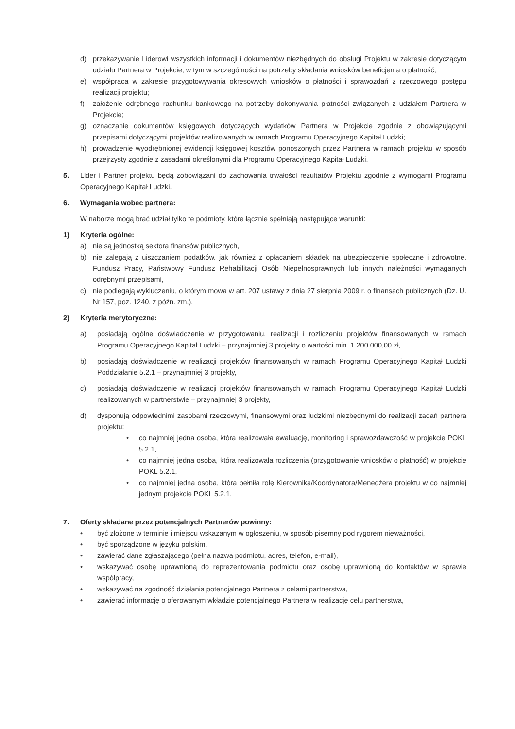d) przekazywanie Liderowi wszystkich informacji i dokumentów niezbędnych do obsługi Projektu w zakresie dotyczącym udziału Partnera w Projekcie, w tym w szczególności na potrzeby składania wniosków beneficjenta o płatność;
e) współpraca w zakresie przygotowywania okresowych wniosków o płatności i sprawozdań z rzeczowego postępu realizacji projektu;
f) założenie odrębnego rachunku bankowego na potrzeby dokonywania płatności związanych z udziałem Partnera w Projekcie;
g) oznaczanie dokumentów księgowych dotyczących wydatków Partnera w Projekcie zgodnie z obowiązującymi przepisami dotyczącymi projektów realizowanych w ramach Programu Operacyjnego Kapitał Ludzki;
h) prowadzenie wyodrębnionej ewidencji księgowej kosztów ponoszonych przez Partnera w ramach projektu w sposób przejrzysty zgodnie z zasadami określonymi dla Programu Operacyjnego Kapitał Ludzki.
5. Lider i Partner projektu będą zobowiązani do zachowania trwałości rezultatów Projektu zgodnie z wymogami Programu Operacyjnego Kapitał Ludzki.
6. Wymagania wobec partnera:
W naborze mogą brać udział tylko te podmioty, które łącznie spełniają następujące warunki:
1) Kryteria ogólne:
a) nie są jednostką sektora finansów publicznych,
b) nie zalegają z uiszczaniem podatków, jak również z opłacaniem składek na ubezpieczenie społeczne i zdrowotne, Fundusz Pracy, Państwowy Fundusz Rehabilitacji Osób Niepełnosprawnych lub innych należności wymaganych odrębnymi przepisami,
c) nie podlegają wykluczeniu, o którym mowa w art. 207 ustawy z dnia 27 sierpnia 2009 r. o finansach publicznych (Dz. U. Nr 157, poz. 1240, z późn. zm.),
2) Kryteria merytoryczne:
a) posiadają ogólne doświadczenie w przygotowaniu, realizacji i rozliczeniu projektów finansowanych w ramach Programu Operacyjnego Kapitał Ludzki – przynajmniej 3 projekty o wartości min. 1 200 000,00 zł,
b) posiadają doświadczenie w realizacji projektów finansowanych w ramach Programu Operacyjnego Kapitał Ludzki Poddziałanie 5.2.1 – przynajmniej 3 projekty,
c) posiadają doświadczenie w realizacji projektów finansowanych w ramach Programu Operacyjnego Kapitał Ludzki realizowanych w partnerstwie – przynajmniej 3 projekty,
d) dysponują odpowiednimi zasobami rzeczowymi, finansowymi oraz ludzkimi niezbędnymi do realizacji zadań partnera projektu:
• co najmniej jedna osoba, która realizowała ewaluację, monitoring i sprawozdawczość w projekcie POKL 5.2.1,
• co najmniej jedna osoba, która realizowała rozliczenia (przygotowanie wniosków o płatność) w projekcie POKL 5.2.1,
• co najmniej jedna osoba, która pełniła rolę Kierownika/Koordynatora/Menedżera projektu w co najmniej jednym projekcie POKL 5.2.1.
7. Oferty składane przez potencjalnych Partnerów powinny:
• być złożone w terminie i miejscu wskazanym w ogłoszeniu, w sposób pisemny pod rygorem nieważności,
• być sporządzone w języku polskim,
• zawierać dane zgłaszającego (pełna nazwa podmiotu, adres, telefon, e-mail),
• wskazywać osobę uprawnioną do reprezentowania podmiotu oraz osobę uprawnioną do kontaktów w sprawie współpracy,
• wskazywać na zgodność działania potencjalnego Partnera z celami partnerstwa,
• zawierać informację o oferowanym wkładzie potencjalnego Partnera w realizację celu partnerstwa,